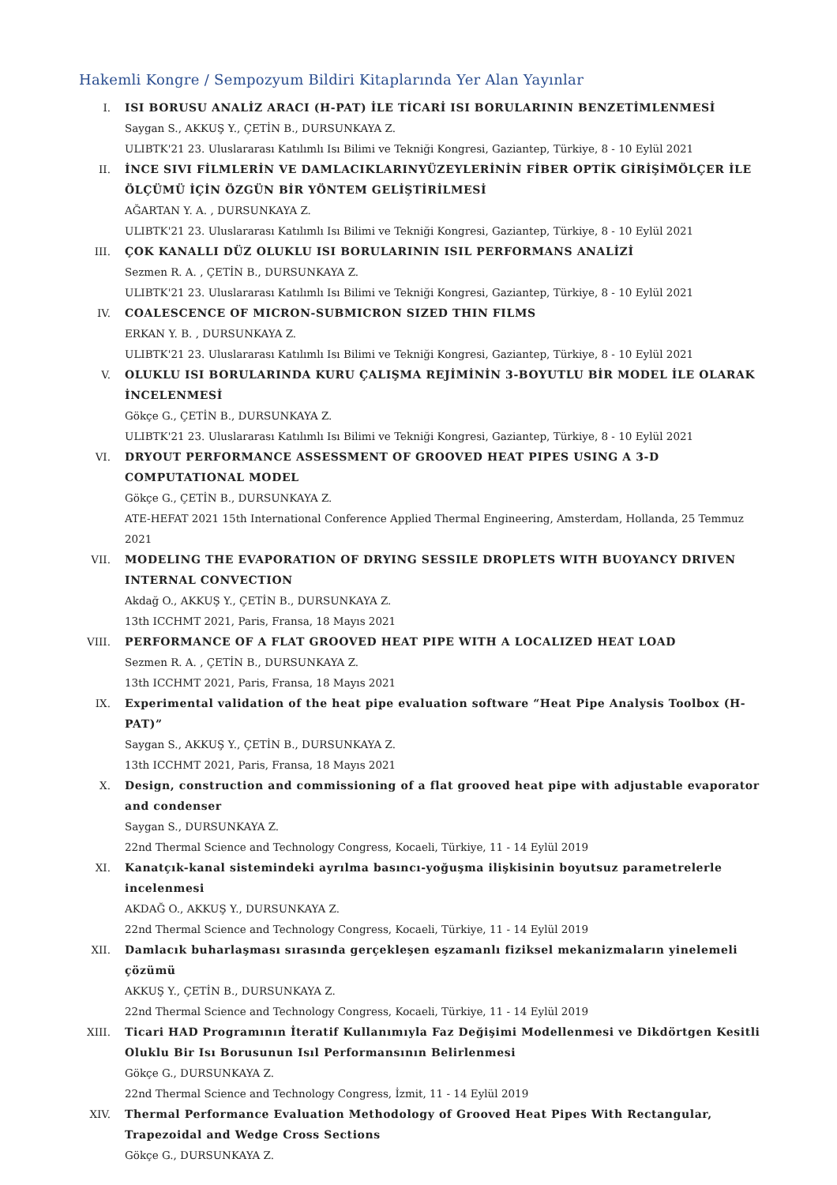Hakemli Kongre / Sempozyum Bildiri Kitaplarında Yer Alan Yayınlar
I. ISI BORUSU ANALİZ ARACI (H-PAT) İLE TİCARİ ISI BORULARININ BENZETİMLENMESİ
Saygan S., AKKUŞ Y., ÇETİN B., DURSUNKAYA Z.
ULIBTK'21 23. Uluslararası Katılımlı Isı Bilimi ve Tekniği Kongresi, Gaziantep, Türkiye, 8 - 10 Eylül 2021
II. İNCE SIVI FİLMLERİN VE DAMLACIKLARINYÜZEYLERİNİN FİBER OPTİK GİRİŞİMÖLÇER İLE ÖLÇÜMÜ İÇİN ÖZGÜN BİR YÖNTEM GELİŞTİRİLMESİ
AĞARTAN Y. A. , DURSUNKAYA Z.
ULIBTK'21 23. Uluslararası Katılımlı Isı Bilimi ve Tekniği Kongresi, Gaziantep, Türkiye, 8 - 10 Eylül 2021
III. ÇOK KANALLI DÜZ OLUKLU ISI BORULARININ ISIL PERFORMANS ANALİZİ
Sezmen R. A. , ÇETİN B., DURSUNKAYA Z.
ULIBTK'21 23. Uluslararası Katılımlı Isı Bilimi ve Tekniği Kongresi, Gaziantep, Türkiye, 8 - 10 Eylül 2021
IV. COALESCENCE OF MICRON-SUBMICRON SIZED THIN FILMS
ERKAN Y. B. , DURSUNKAYA Z.
ULIBTK'21 23. Uluslararası Katılımlı Isı Bilimi ve Tekniği Kongresi, Gaziantep, Türkiye, 8 - 10 Eylül 2021
V. OLUKLU ISI BORULARINDA KURU ÇALIŞMA REJİMİNİN 3-BOYUTLU BİR MODEL İLE OLARAK İNCELENMESİ
Gökçe G., ÇETİN B., DURSUNKAYA Z.
ULIBTK'21 23. Uluslararası Katılımlı Isı Bilimi ve Tekniği Kongresi, Gaziantep, Türkiye, 8 - 10 Eylül 2021
VI. DRYOUT PERFORMANCE ASSESSMENT OF GROOVED HEAT PIPES USING A 3-D COMPUTATIONAL MODEL
Gökçe G., ÇETİN B., DURSUNKAYA Z.
ATE-HEFAT 2021 15th International Conference Applied Thermal Engineering, Amsterdam, Hollanda, 25 Temmuz 2021
VII. MODELING THE EVAPORATION OF DRYING SESSILE DROPLETS WITH BUOYANCY DRIVEN INTERNAL CONVECTION
Akdağ O., AKKUŞ Y., ÇETİN B., DURSUNKAYA Z.
13th ICCHMT 2021, Paris, Fransa, 18 Mayıs 2021
VIII.
PERFORMANCE OF A FLAT GROOVED HEAT PIPE WITH A LOCALIZED HEAT LOAD
Sezmen R. A. , ÇETİN B., DURSUNKAYA Z.
13th ICCHMT 2021, Paris, Fransa, 18 Mayıs 2021
IX. Experimental validation of the heat pipe evaluation software “Heat Pipe Analysis Toolbox (H-PAT)”
Saygan S., AKKUŞ Y., ÇETİN B., DURSUNKAYA Z.
13th ICCHMT 2021, Paris, Fransa, 18 Mayıs 2021
X. Design, construction and commissioning of a flat grooved heat pipe with adjustable evaporator and condenser
Saygan S., DURSUNKAYA Z.
22nd Thermal Science and Technology Congress, Kocaeli, Türkiye, 11 - 14 Eylül 2019
XI. Kanatçık-kanal sistemindeki ayrılma basıncı-yoğuşma ilişkisinin boyutsuz parametrelerle incelenmesi
AKDAĞ O., AKKUŞ Y., DURSUNKAYA Z.
22nd Thermal Science and Technology Congress, Kocaeli, Türkiye, 11 - 14 Eylül 2019
XII. Damlacık buharlaşması sırasında gerçekleşen eşzamanlı fiziksel mekanizmaların yinelemeli çözümü
AKKUŞ Y., ÇETİN B., DURSUNKAYA Z.
22nd Thermal Science and Technology Congress, Kocaeli, Türkiye, 11 - 14 Eylül 2019
XIII.
Ticari HAD Programının İteratif Kullanımıyla Faz Değişimi Modellenmesi ve Dikdörtgen Kesitli Oluklu Bir Isı Borusunun Isıl Performansının Belirlenmesi
Gökçe G., DURSUNKAYA Z.
22nd Thermal Science and Technology Congress, İzmit, 11 - 14 Eylül 2019
XIV. Thermal Performance Evaluation Methodology of Grooved Heat Pipes With Rectangular, Trapezoidal and Wedge Cross Sections
Gökçe G., DURSUNKAYA Z.